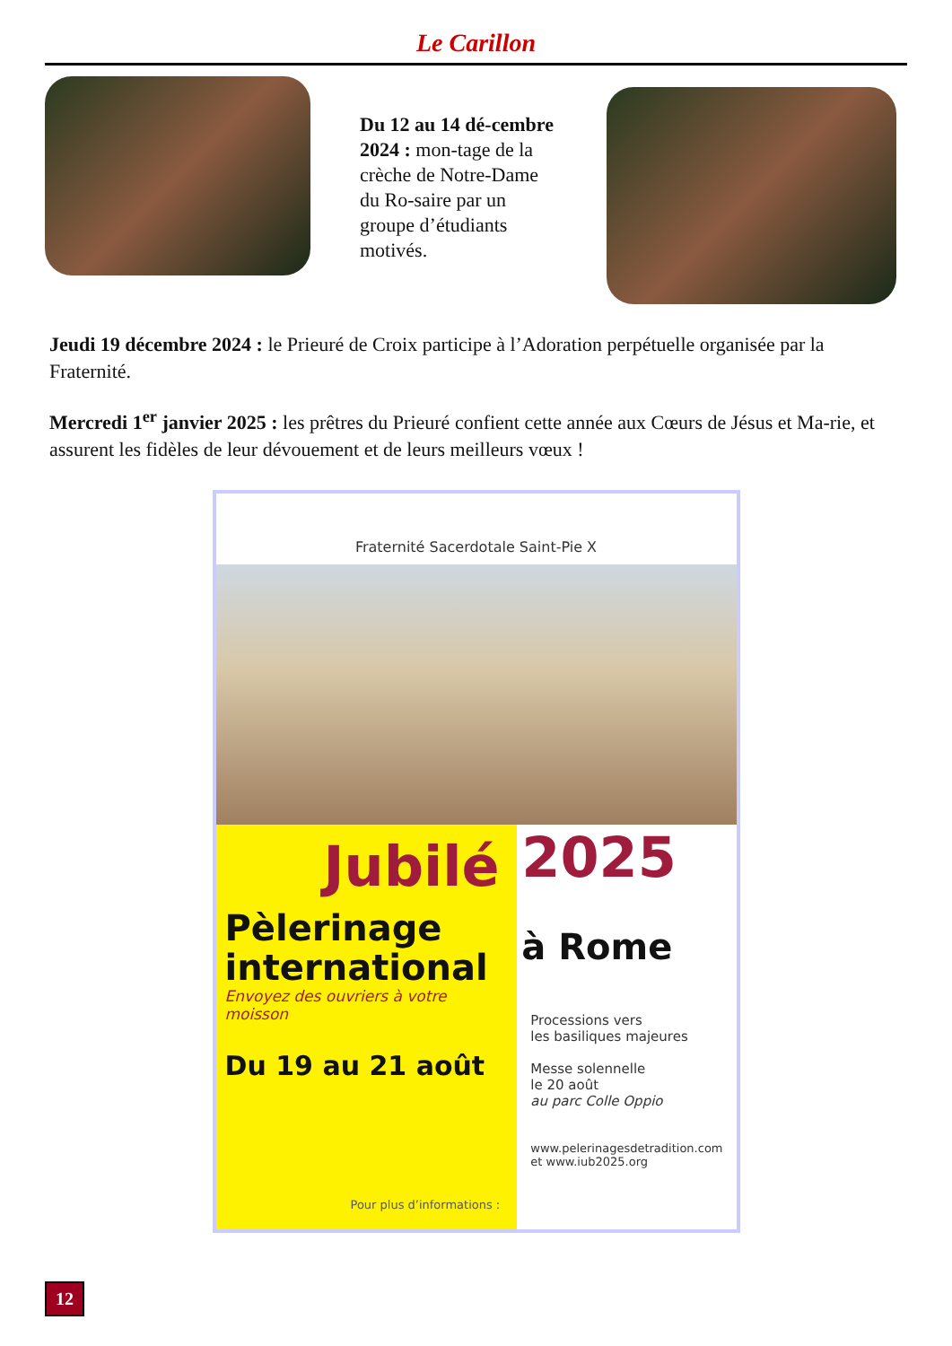Le Carillon
Du 12 au 14 dé-cembre 2024 : mon-tage de la crèche de Notre-Dame du Ro-saire par un groupe d’étudiants motivés.
Jeudi 19 décembre 2024 : le Prieuré de Croix participe à l’Adoration perpétuelle organisée par la Fraternité.
Mercredi 1<sup>er</sup> janvier 2025 : les prêtres du Prieuré confient cette année aux Cœurs de Jésus et Ma-rie, et assurent les fidèles de leur dévouement et de leurs meilleurs vœux !
Fraternité Sacerdotale Saint-Pie X
Jubilé
Pèlerinage
international
Envoyez des ouvriers à votre moisson
Du 19 au 21 août
Pour plus d’informations :
2025
à Rome
Processions vers
les basiliques majeures
Messe solennelle
le 20 août
au parc Colle Oppio
www.pelerinagesdetradition.com
et www.iub2025.org
12